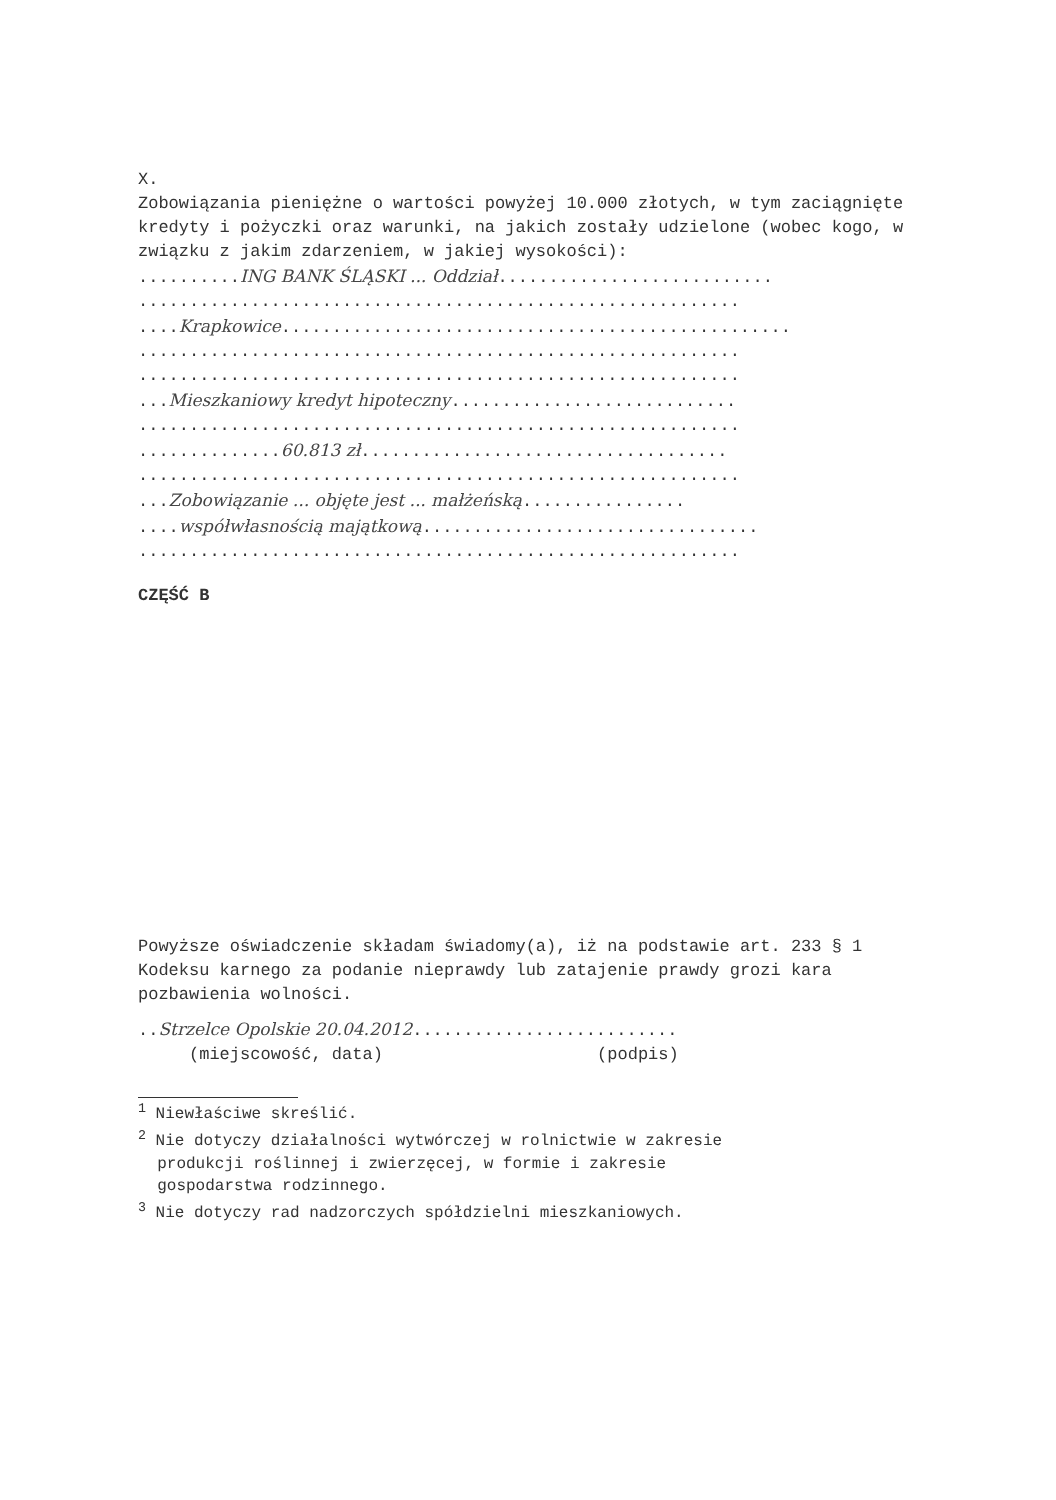X.
Zobowiązania pieniężne o wartości powyżej 10.000 złotych, w tym zaciągnięte kredyty i pożyczki oraz warunki, na jakich zostały udzielone (wobec kogo, w związku z jakim zdarzeniem, w jakiej wysokości):
..........ING BANK ŚLĄSKI ... Oddział...........................
...........................................................
....Krapkowice..................................................
...........................................................
...........................................................
...Mieszkaniowy kredyt hipoteczny............................
...........................................................
..............60.813 zł....................................
...........................................................
...Zobowiązanie ... objęte jest ... małżeńską................
....współwłasnością majątkową.................................
...........................................................
CZĘŚĆ B
Powyższe oświadczenie składam świadomy(a), iż na podstawie art. 233 § 1 Kodeksu karnego za podanie nieprawdy lub zatajenie prawdy grozi kara pozbawienia wolności.
..Strzelce Opolskie 20.04.2012..........................
(miejscowość, data) (podpis)
<sup>1</sup> Niewłaściwe skreślić.
<sup>2</sup> Nie dotyczy działalności wytwórczej w rolnictwie w zakresie
produkcji roślinnej i zwierzęcej, w formie i zakresie
gospodarstwa rodzinnego.
<sup>3</sup> Nie dotyczy rad nadzorczych spółdzielni mieszkaniowych.